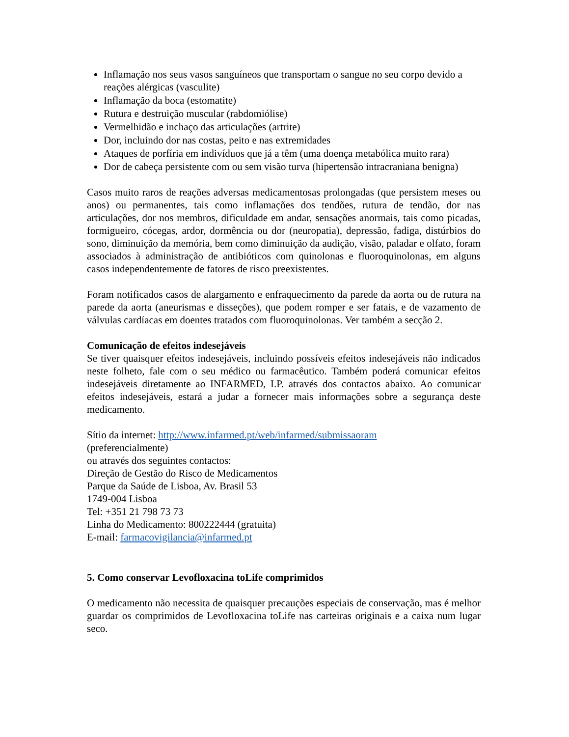Inflamação nos seus vasos sanguíneos que transportam o sangue no seu corpo devido a reações alérgicas (vasculite)
Inflamação da boca (estomatite)
Rutura e destruição muscular (rabdomiólise)
Vermelhidão e inchaço das articulações (artrite)
Dor, incluindo dor nas costas, peito e nas extremidades
Ataques de porfíria em indivíduos que já a têm (uma doença metabólica muito rara)
Dor de cabeça persistente com ou sem visão turva (hipertensão intracraniana benigna)
Casos muito raros de reações adversas medicamentosas prolongadas (que persistem meses ou anos) ou permanentes, tais como inflamações dos tendões, rutura de tendão, dor nas articulações, dor nos membros, dificuldade em andar, sensações anormais, tais como picadas, formigueiro, cócegas, ardor, dormência ou dor (neuropatia), depressão, fadiga, distúrbios do sono, diminuição da memória, bem como diminuição da audição, visão, paladar e olfato, foram associados à administração de antibióticos com quinolonas e fluoroquinolonas, em alguns casos independentemente de fatores de risco preexistentes.
Foram notificados casos de alargamento e enfraquecimento da parede da aorta ou de rutura na parede da aorta (aneurismas e disseções), que podem romper e ser fatais, e de vazamento de válvulas cardíacas em doentes tratados com fluoroquinolonas. Ver também a secção 2.
Comunicação de efeitos indesejáveis
Se tiver quaisquer efeitos indesejáveis, incluindo possíveis efeitos indesejáveis não indicados neste folheto, fale com o seu médico ou farmacêutico. Também poderá comunicar efeitos indesejáveis diretamente ao INFARMED, I.P. através dos contactos abaixo. Ao comunicar efeitos indesejáveis, estará a judar a fornecer mais informações sobre a segurança deste medicamento.
Sítio da internet: http://www.infarmed.pt/web/infarmed/submissaoram
(preferencialmente)
ou através dos seguintes contactos:
Direção de Gestão do Risco de Medicamentos
Parque da Saúde de Lisboa, Av. Brasil 53
1749-004 Lisboa
Tel: +351 21 798 73 73
Linha do Medicamento: 800222444 (gratuita)
E-mail: farmacovigilancia@infarmed.pt
5. Como conservar Levofloxacina toLife comprimidos
O medicamento não necessita de quaisquer precauções especiais de conservação, mas é melhor guardar os comprimidos de Levofloxacina toLife nas carteiras originais e a caixa num lugar seco.